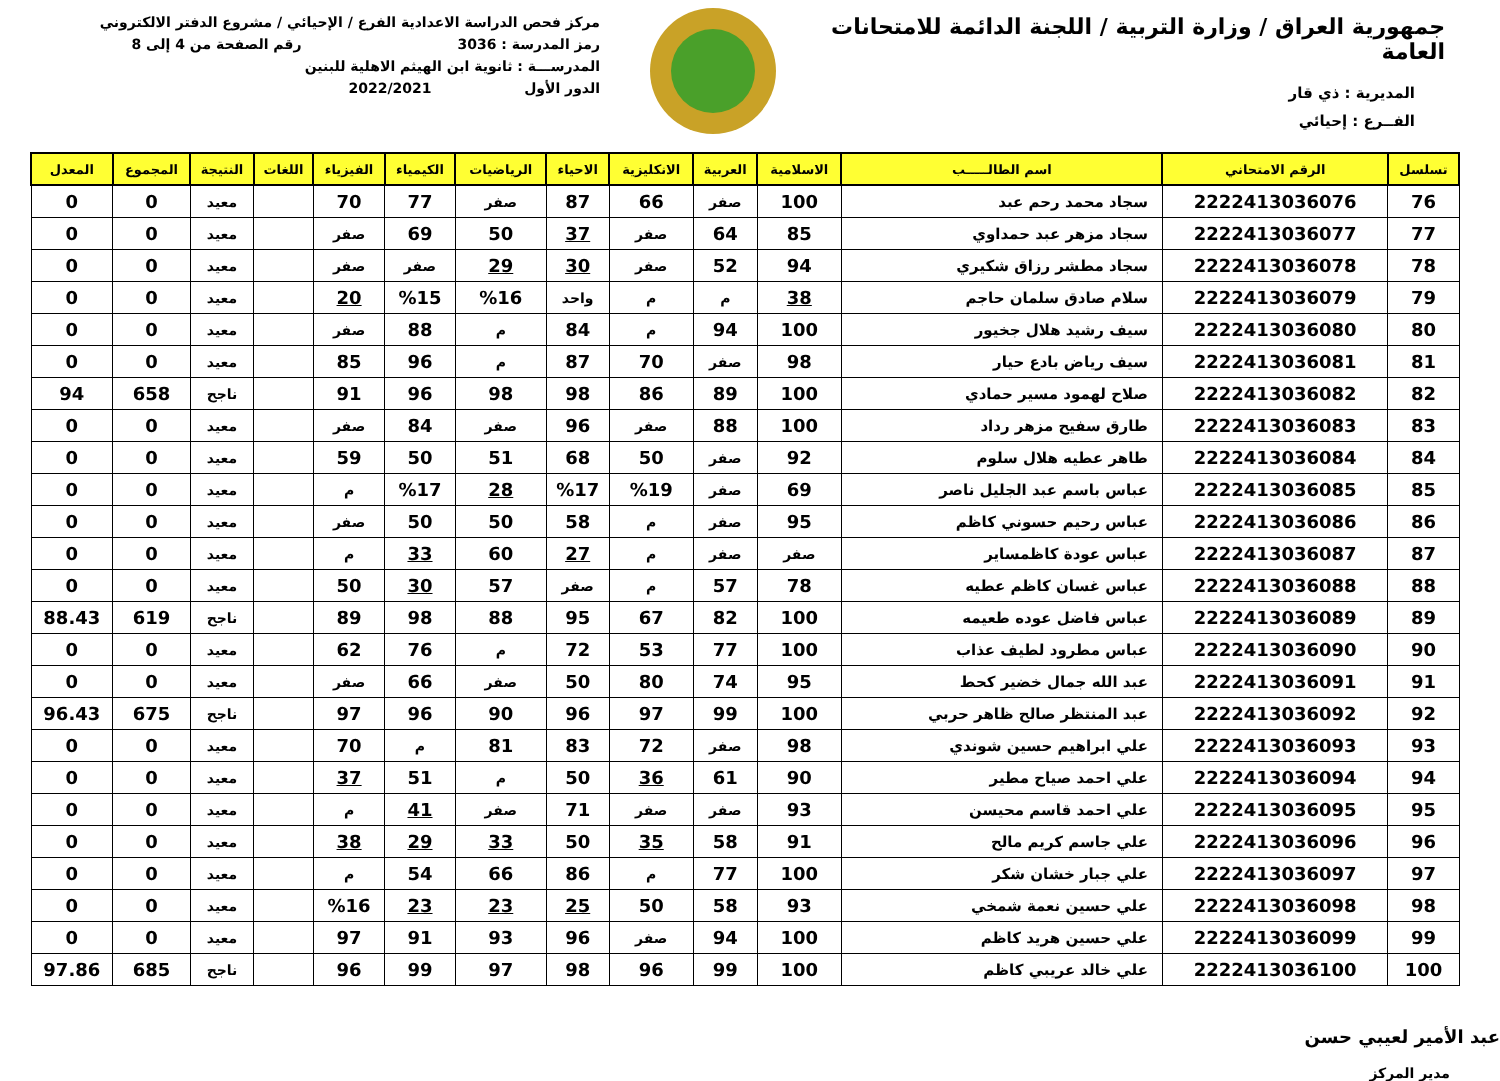جمهورية العراق / وزارة التربية / اللجنة الدائمة للامتحانات العامة
المديرية : ذي قار
الفــرع : إحيائي
مركز فحص الدراسة الاعدادية الفرع / الإحيائي / مشروع الدفتر الالكتروني
رمز المدرسة : 3036 رقم الصفحة من 4 إلى 8
المدرســـة : ثانوية ابن الهيثم الاهلية للبنين
الدور الأول 2022/2021
| تسلسل | الرقم الامتحاني | اسم الطالـــــب | الاسلامية | العربية | الانكليزية | الاحياء | الرياضيات | الكيمياء | الفيزياء | اللغات | النتيجة | المجموع | المعدل |
| --- | --- | --- | --- | --- | --- | --- | --- | --- | --- | --- | --- | --- | --- |
| 76 | 2222413036076 | سجاد محمد رحم عبد | 100 | صفر | 66 | 87 | صفر | 77 | 70 | | معيد | 0 | 0 |
| 77 | 2222413036077 | سجاد مزهر عبد حمداوي | 85 | 64 | صفر | 37 | 50 | 69 | صفر | | معيد | 0 | 0 |
| 78 | 2222413036078 | سجاد مطشر رزاق شكيري | 94 | 52 | صفر | 30 | 29 | صفر | صفر | | معيد | 0 | 0 |
| 79 | 2222413036079 | سلام صادق سلمان حاجم | 38 | م | م | واحد | %16 | %15 | 20 | | معيد | 0 | 0 |
| 80 | 2222413036080 | سيف رشيد هلال جخيور | 100 | 94 | م | 84 | م | 88 | صفر | | معيد | 0 | 0 |
| 81 | 2222413036081 | سيف رياض بادع حيار | 98 | صفر | 70 | 87 | م | 96 | 85 | | معيد | 0 | 0 |
| 82 | 2222413036082 | صلاح لهمود مسير حمادي | 100 | 89 | 86 | 98 | 98 | 96 | 91 | | ناجح | 658 | 94 |
| 83 | 2222413036083 | طارق سفيح مزهر رداد | 100 | 88 | صفر | 96 | صفر | 84 | صفر | | معيد | 0 | 0 |
| 84 | 2222413036084 | طاهر عطيه هلال سلوم | 92 | صفر | 50 | 68 | 51 | 50 | 59 | | معيد | 0 | 0 |
| 85 | 2222413036085 | عباس باسم عبد الجليل ناصر | 69 | صفر | %19 | %17 | 28 | %17 | م | | معيد | 0 | 0 |
| 86 | 2222413036086 | عباس رحيم حسوني كاظم | 95 | صفر | م | 58 | 50 | 50 | صفر | | معيد | 0 | 0 |
| 87 | 2222413036087 | عباس عودة كاظمساير | صفر | صفر | م | 27 | 60 | 33 | م | | معيد | 0 | 0 |
| 88 | 2222413036088 | عباس غسان كاظم عطيه | 78 | 57 | م | صفر | 57 | 30 | 50 | | معيد | 0 | 0 |
| 89 | 2222413036089 | عباس فاضل عوده طعيمه | 100 | 82 | 67 | 95 | 88 | 98 | 89 | | ناجح | 619 | 88.43 |
| 90 | 2222413036090 | عباس مطرود لطيف عذاب | 100 | 77 | 53 | 72 | م | 76 | 62 | | معيد | 0 | 0 |
| 91 | 2222413036091 | عبد الله جمال خضير كحط | 95 | 74 | 80 | 50 | صفر | 66 | صفر | | معيد | 0 | 0 |
| 92 | 2222413036092 | عبد المنتظر صالح ظاهر حربي | 100 | 99 | 97 | 96 | 90 | 96 | 97 | | ناجح | 675 | 96.43 |
| 93 | 2222413036093 | علي ابراهيم حسين شوندي | 98 | صفر | 72 | 83 | 81 | م | 70 | | معيد | 0 | 0 |
| 94 | 2222413036094 | علي احمد صياح مطير | 90 | 61 | 36 | 50 | م | 51 | 37 | | معيد | 0 | 0 |
| 95 | 2222413036095 | علي احمد قاسم محيسن | 93 | صفر | صفر | 71 | صفر | 41 | م | | معيد | 0 | 0 |
| 96 | 2222413036096 | علي جاسم كريم مالح | 91 | 58 | 35 | 50 | 33 | 29 | 38 | | معيد | 0 | 0 |
| 97 | 2222413036097 | علي جبار خشان شكر | 100 | 77 | م | 86 | 66 | 54 | م | | معيد | 0 | 0 |
| 98 | 2222413036098 | علي حسين نعمة شمخي | 93 | 58 | 50 | 25 | 23 | 23 | %16 | | معيد | 0 | 0 |
| 99 | 2222413036099 | علي حسين هريد كاظم | 100 | 94 | صفر | 96 | 93 | 91 | 97 | | معيد | 0 | 0 |
| 100 | 2222413036100 | علي خالد عريبي كاظم | 100 | 99 | 96 | 98 | 97 | 99 | 96 | | ناجح | 685 | 97.86 |
عبد الأمير لعيبي حسن
مدير المركز